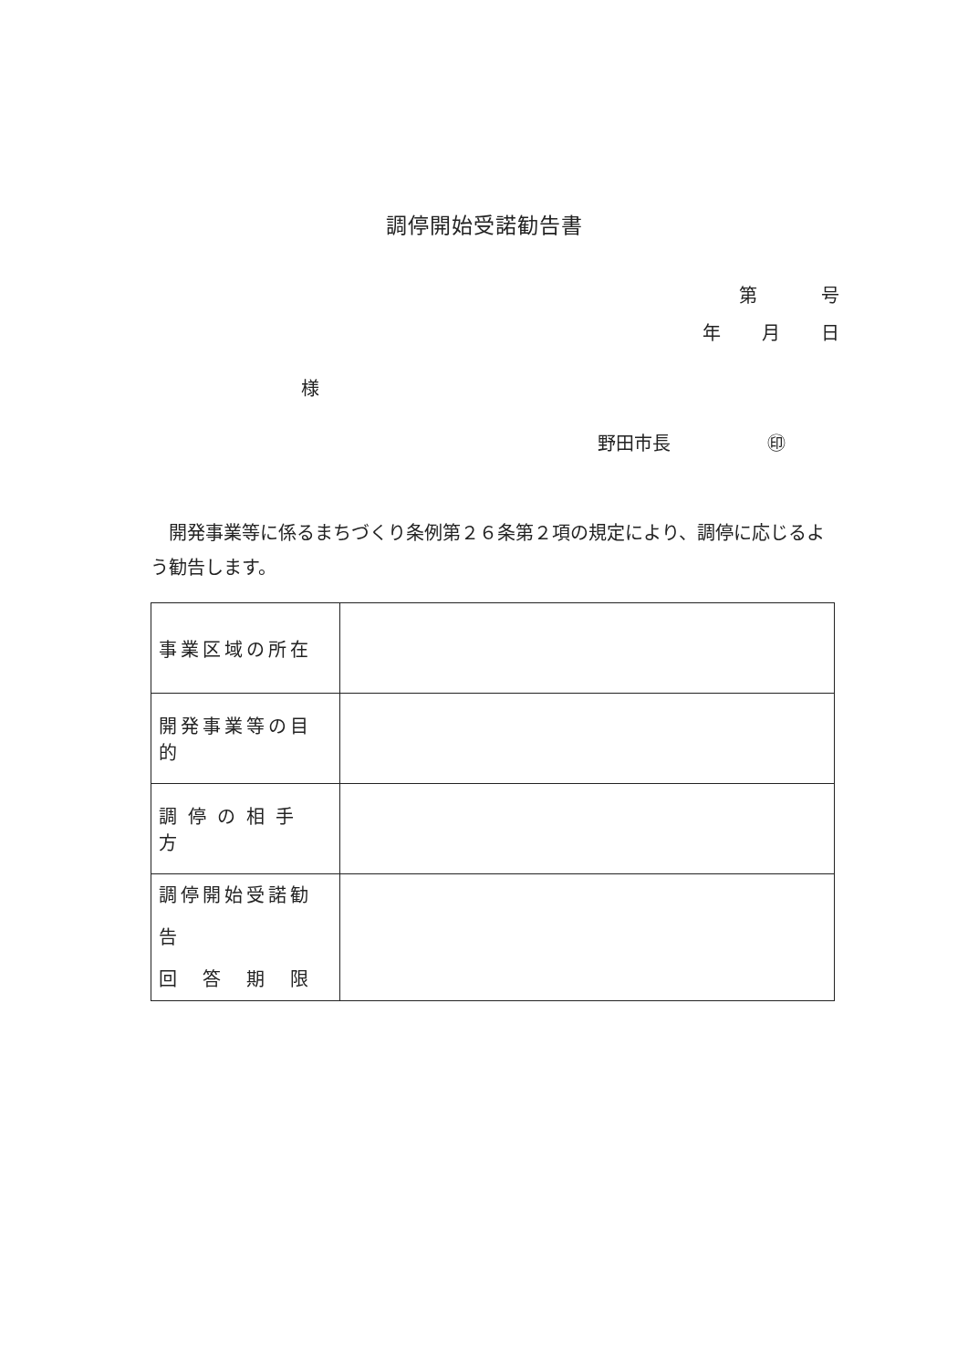調停開始受諾勧告書
第 号
年 月 日
様
野田市長 ㊞
開発事業等に係るまちづくり条例第２６条第２項の規定により、調停に応じるよう勧告します。
| 事業区域の所在 | |
| 開発事業等の目的 | |
| 調停の相手方 | |
| 調停開始受諾勧告 回 答 期 限 | |